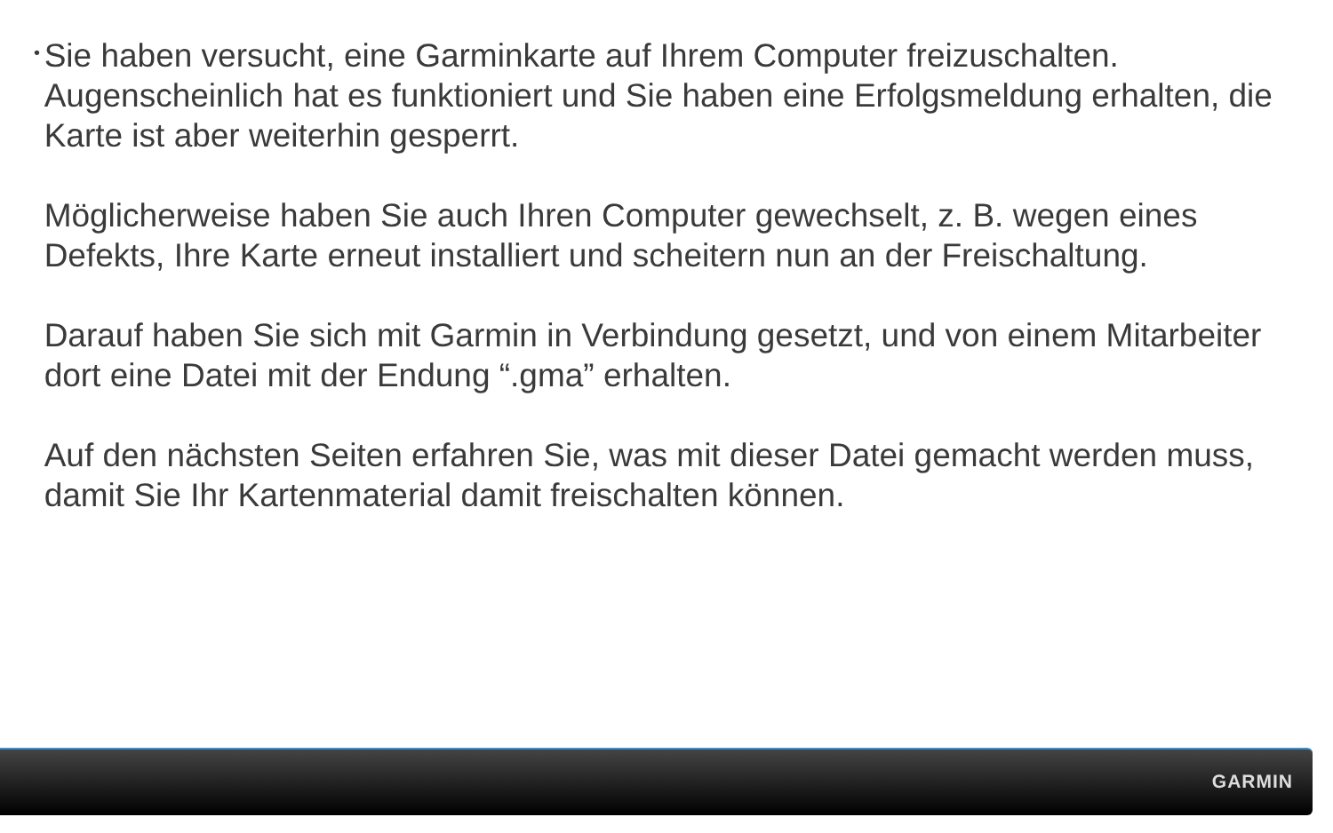•
Sie haben versucht, eine Garminkarte auf Ihrem Computer freizuschalten. Augenscheinlich hat es funktioniert und Sie haben eine Erfolgsmeldung erhalten, die Karte ist aber weiterhin gesperrt.
Möglicherweise haben Sie auch Ihren Computer gewechselt, z. B. wegen eines Defekts, Ihre Karte erneut installiert und scheitern nun an der Freischaltung.
Darauf haben Sie sich mit Garmin in Verbindung gesetzt, und von einem Mitarbeiter dort eine Datei mit der Endung “.gma” erhalten.
Auf den nächsten Seiten erfahren Sie, was mit dieser Datei gemacht werden muss, damit Sie Ihr Kartenmaterial damit freischalten können.
GARMIN